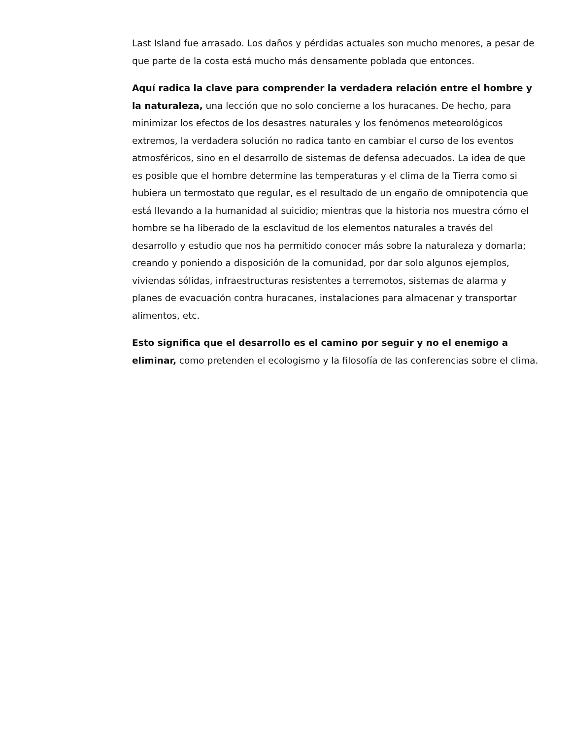Last Island fue arrasado. Los daños y pérdidas actuales son mucho menores, a pesar de que parte de la costa está mucho más densamente poblada que entonces.
Aquí radica la clave para comprender la verdadera relación entre el hombre y la naturaleza, una lección que no solo concierne a los huracanes. De hecho, para minimizar los efectos de los desastres naturales y los fenómenos meteorológicos extremos, la verdadera solución no radica tanto en cambiar el curso de los eventos atmosféricos, sino en el desarrollo de sistemas de defensa adecuados. La idea de que es posible que el hombre determine las temperaturas y el clima de la Tierra como si hubiera un termostato que regular, es el resultado de un engaño de omnipotencia que está llevando a la humanidad al suicidio; mientras que la historia nos muestra cómo el hombre se ha liberado de la esclavitud de los elementos naturales a través del desarrollo y estudio que nos ha permitido conocer más sobre la naturaleza y domarla; creando y poniendo a disposición de la comunidad, por dar solo algunos ejemplos, viviendas sólidas, infraestructuras resistentes a terremotos, sistemas de alarma y planes de evacuación contra huracanes, instalaciones para almacenar y transportar alimentos, etc.
Esto significa que el desarrollo es el camino por seguir y no el enemigo a eliminar, como pretenden el ecologismo y la filosofía de las conferencias sobre el clima.